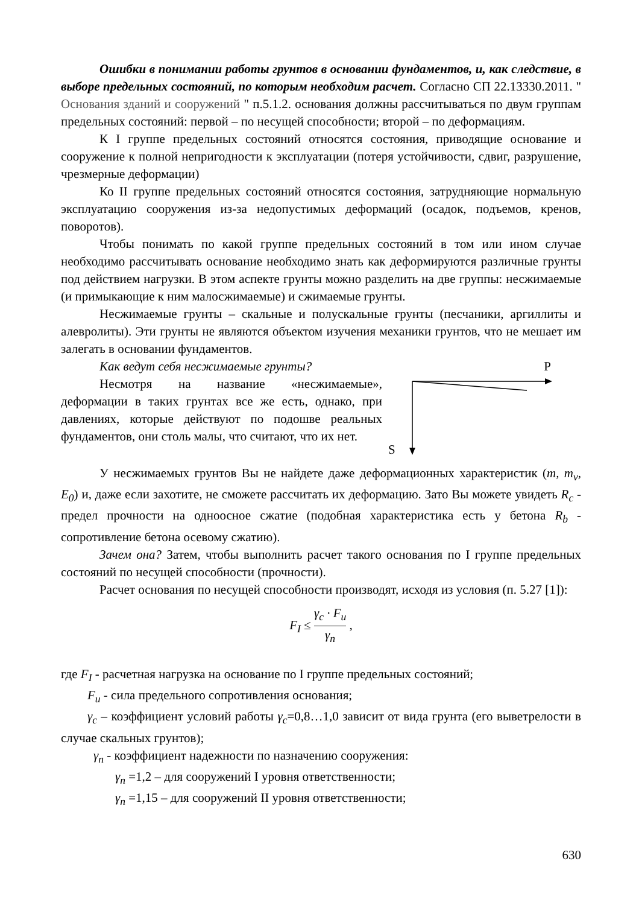Ошибки в понимании работы грунтов в основании фундаментов, и, как следствие, в выборе предельных состояний, по которым необходим расчет. Согласно СП 22.13330.2011. " Основания зданий и сооружений " п.5.1.2. основания должны рассчитываться по двум группам предельных состояний: первой – по несущей способности; второй – по деформациям.
К I группе предельных состояний относятся состояния, приводящие основание и сооружение к полной непригодности к эксплуатации (потеря устойчивости, сдвиг, разрушение, чрезмерные деформации)
Ко II группе предельных состояний относятся состояния, затрудняющие нормальную эксплуатацию сооружения из-за недопустимых деформаций (осадок, подъемов, кренов, поворотов).
Чтобы понимать по какой группе предельных состояний в том или ином случае необходимо рассчитывать основание необходимо знать как деформируются различные грунты под действием нагрузки. В этом аспекте грунты можно разделить на две группы: несжимаемые (и примыкающие к ним малосжимаемые) и сжимаемые грунты.
Несжимаемые грунты – скальные и полускальные грунты (песчаники, аргиллиты и алевролиты). Эти грунты не являются объектом изучения механики грунтов, что не мешает им залегать в основании фундаментов.
Как ведут себя несжимаемые грунты?
Несмотря на название «несжимаемые», деформации в таких грунтах все же есть, однако, при давлениях, которые действуют по подошве реальных фундаментов, они столь малы, что считают, что их нет.
P
S
У несжимаемых грунтов Вы не найдете даже деформационных характеристик (m, m<sub>v</sub>, E<sub>0</sub>) и, даже если захотите, не сможете рассчитать их деформацию. Зато Вы можете увидеть R<sub>c</sub> - предел прочности на одноосное сжатие (подобная характеристика есть у бетона R<sub>b</sub> - сопротивление бетона осевому сжатию).
Зачем она? Затем, чтобы выполнить расчет такого основания по I группе предельных состояний по несущей способности (прочности).
Расчет основания по несущей способности производят, исходя из условия (п. 5.27 [1]):
F<sub>I</sub> ≤ γ<sub>c</sub> · F<sub>u</sub> γ<sub>n</sub> ,
где F<sub>I</sub> - расчетная нагрузка на основание по I группе предельных состояний;
F<sub>u</sub> - сила предельного сопротивления основания;
γ<sub>c</sub> – коэффициент условий работы γ<sub>c</sub>=0,8…1,0 зависит от вида грунта (его выветрелости в случае скальных грунтов);
γ<sub>n</sub> - коэффициент надежности по назначению сооружения:
γ<sub>n</sub> =1,2 – для сооружений I уровня ответственности;
γ<sub>n</sub> =1,15 – для сооружений II уровня ответственности;
630